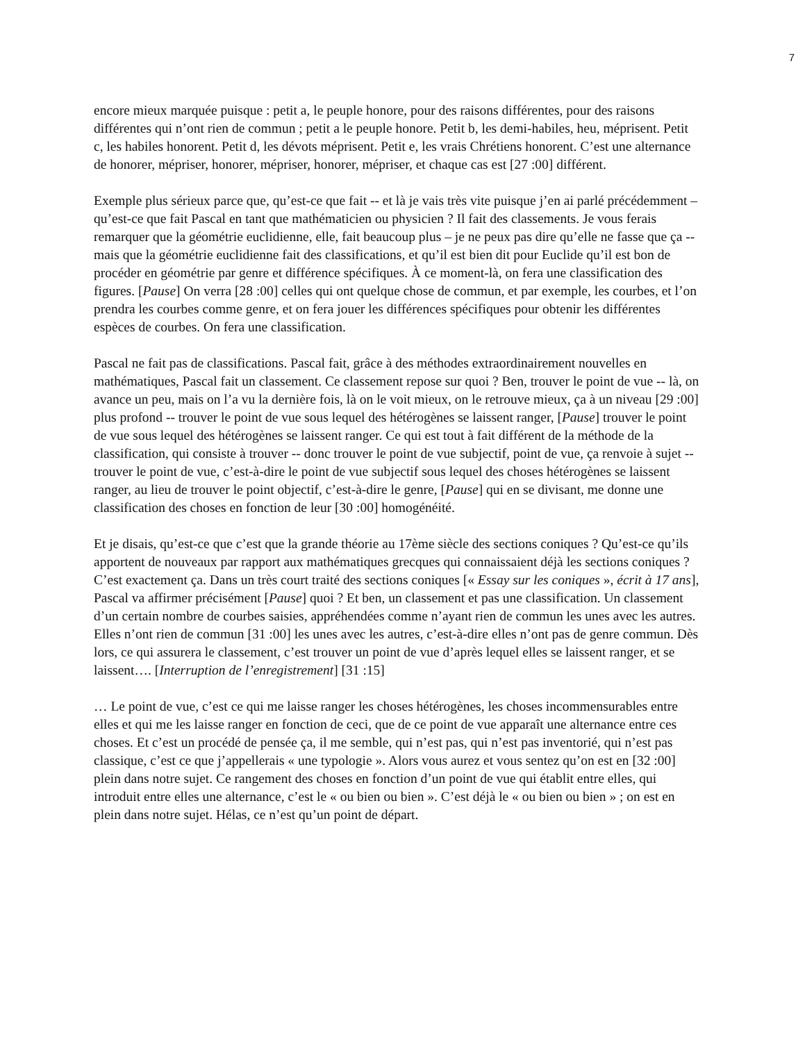7
encore mieux marquée puisque : petit a, le peuple honore, pour des raisons différentes, pour des raisons différentes qui n’ont rien de commun ; petit a le peuple honore. Petit b, les demi-habiles, heu, méprisent. Petit c, les habiles honorent. Petit d, les dévots méprisent. Petit e, les vrais Chrétiens honorent. C’est une alternance de honorer, mépriser, honorer, mépriser, honorer, mépriser, et chaque cas est [27 :00] différent.
Exemple plus sérieux parce que, qu’est-ce que fait -- et là je vais très vite puisque j’en ai parlé précédemment – qu’est-ce que fait Pascal en tant que mathématicien ou physicien ? Il fait des classements. Je vous ferais remarquer que la géométrie euclidienne, elle, fait beaucoup plus – je ne peux pas dire qu’elle ne fasse que ça -- mais que la géométrie euclidienne fait des classifications, et qu’il est bien dit pour Euclide qu’il est bon de procéder en géométrie par genre et différence spécifiques. À ce moment-là, on fera une classification des figures. [Pause] On verra [28 :00] celles qui ont quelque chose de commun, et par exemple, les courbes, et l’on prendra les courbes comme genre, et on fera jouer les différences spécifiques pour obtenir les différentes espèces de courbes. On fera une classification.
Pascal ne fait pas de classifications. Pascal fait, grâce à des méthodes extraordinairement nouvelles en mathématiques, Pascal fait un classement. Ce classement repose sur quoi ? Ben, trouver le point de vue -- là, on avance un peu, mais on l’a vu la dernière fois, là on le voit mieux, on le retrouve mieux, ça à un niveau [29 :00] plus profond -- trouver le point de vue sous lequel des hétérogènes se laissent ranger, [Pause] trouver le point de vue sous lequel des hétérogènes se laissent ranger. Ce qui est tout à fait différent de la méthode de la classification, qui consiste à trouver -- donc trouver le point de vue subjectif, point de vue, ça renvoie à sujet -- trouver le point de vue, c’est-à-dire le point de vue subjectif sous lequel des choses hétérogènes se laissent ranger, au lieu de trouver le point objectif, c’est-à-dire le genre, [Pause] qui en se divisant, me donne une classification des choses en fonction de leur [30 :00] homogénéité.
Et je disais, qu’est-ce que c’est que la grande théorie au 17ème siècle des sections coniques ? Qu’est-ce qu’ils apportent de nouveaux par rapport aux mathématiques grecques qui connaissaient déjà les sections coniques ? C’est exactement ça. Dans un très court traité des sections coniques [« Essay sur les coniques », écrit à 17 ans], Pascal va affirmer précisément [Pause] quoi ? Et ben, un classement et pas une classification. Un classement d’un certain nombre de courbes saisies, appréhendées comme n’ayant rien de commun les unes avec les autres. Elles n’ont rien de commun [31 :00] les unes avec les autres, c’est-à-dire elles n’ont pas de genre commun. Dès lors, ce qui assurera le classement, c’est trouver un point de vue d’après lequel elles se laissent ranger, et se laissent…. [Interruption de l’enregistrement] [31 :15]
… Le point de vue, c’est ce qui me laisse ranger les choses hétérogènes, les choses incommensurables entre elles et qui me les laisse ranger en fonction de ceci, que de ce point de vue apparaît une alternance entre ces choses. Et c’est un procédé de pensée ça, il me semble, qui n’est pas, qui n’est pas inventorié, qui n’est pas classique, c’est ce que j’appellerais « une typologie ». Alors vous aurez et vous sentez qu’on est en [32 :00] plein dans notre sujet. Ce rangement des choses en fonction d’un point de vue qui établit entre elles, qui introduit entre elles une alternance, c’est le « ou bien ou bien ». C’est déjà le « ou bien ou bien » ; on est en plein dans notre sujet. Hélas, ce n’est qu’un point de départ.